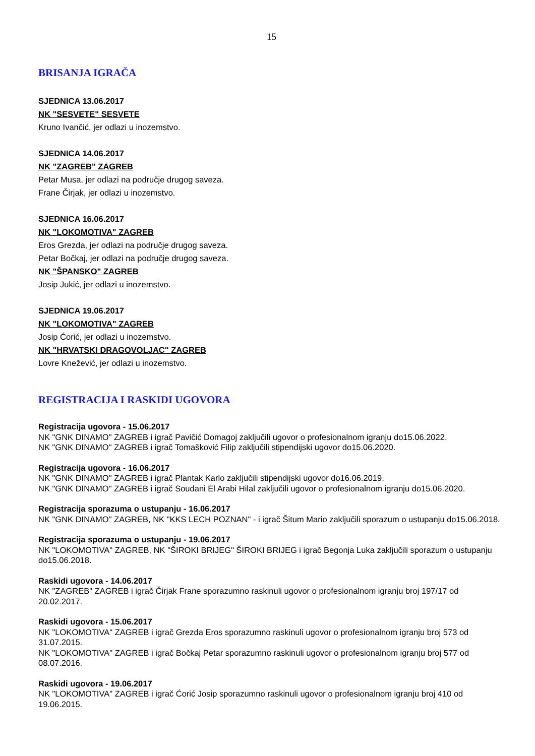15
BRISANJA IGRAČA
SJEDNICA 13.06.2017
NK "SESVETE" SESVETE
Kruno Ivančić, jer odlazi u inozemstvo.
SJEDNICA 14.06.2017
NK "ZAGREB" ZAGREB
Petar Musa, jer odlazi na područje drugog saveza.
Frane Čirjak, jer odlazi u inozemstvo.
SJEDNICA 16.06.2017
NK "LOKOMOTIVA" ZAGREB
Eros Grezda, jer odlazi na područje drugog saveza.
Petar Bočkaj, jer odlazi na područje drugog saveza.
NK "ŠPANSKO" ZAGREB
Josip Jukić, jer odlazi u inozemstvo.
SJEDNICA 19.06.2017
NK "LOKOMOTIVA" ZAGREB
Josip Ćorić, jer odlazi u inozemstvo.
NK "HRVATSKI DRAGOVOLJAC" ZAGREB
Lovre Knežević, jer odlazi u inozemstvo.
REGISTRACIJA I RASKIDI UGOVORA
Registracija ugovora - 15.06.2017
NK "GNK DINAMO" ZAGREB i igrač Pavičić Domagoj zaključili ugovor o profesionalnom igranju do15.06.2022.
NK "GNK DINAMO" ZAGREB i igrač Tomašković Filip zaključili stipendijski ugovor do15.06.2020.
Registracija ugovora - 16.06.2017
NK "GNK DINAMO" ZAGREB i igrač Plantak Karlo zaključili stipendijski ugovor do16.06.2019.
NK "GNK DINAMO" ZAGREB i igrač Soudani El Arabi Hilal zaključili ugovor o profesionalnom igranju do15.06.2020.
Registracija sporazuma o ustupanju - 16.06.2017
NK "GNK DINAMO" ZAGREB, NK "KKS LECH POZNAN" - i igrač Šitum Mario zaključili sporazum o ustupanju do15.06.2018.
Registracija sporazuma o ustupanju - 19.06.2017
NK "LOKOMOTIVA" ZAGREB, NK "ŠIROKI BRIJEG" ŠIROKI BRIJEG i igrač Begonja Luka zaključili sporazum o ustupanju do15.06.2018.
Raskidi ugovora - 14.06.2017
NK "ZAGREB" ZAGREB i igrač Čirjak Frane sporazumno raskinuli ugovor o profesionalnom igranju broj 197/17 od 20.02.2017.
Raskidi ugovora - 15.06.2017
NK "LOKOMOTIVA" ZAGREB i igrač Grezda Eros sporazumno raskinuli ugovor o profesionalnom igranju broj 573 od 31.07.2015.
NK "LOKOMOTIVA" ZAGREB i igrač Bočkaj Petar sporazumno raskinuli ugovor o profesionalnom igranju broj 577 od 08.07.2016.
Raskidi ugovora - 19.06.2017
NK "LOKOMOTIVA" ZAGREB i igrač Ćorić Josip sporazumno raskinuli ugovor o profesionalnom igranju broj 410 od 19.06.2015.